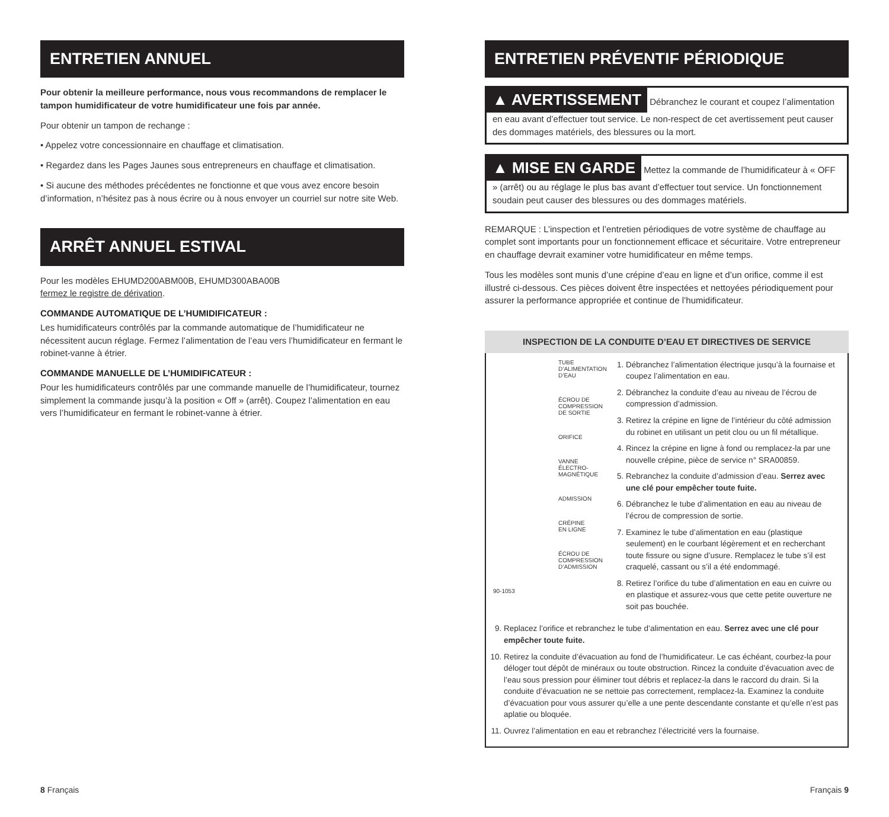ENTRETIEN ANNUEL
Pour obtenir la meilleure performance, nous vous recommandons de remplacer le tampon humidificateur de votre humidificateur une fois par année.
Pour obtenir un tampon de rechange :
• Appelez votre concessionnaire en chauffage et climatisation.
• Regardez dans les Pages Jaunes sous entrepreneurs en chauffage et climatisation.
• Si aucune des méthodes précédentes ne fonctionne et que vous avez encore besoin d’information, n’hésitez pas à nous écrire ou à nous envoyer un courriel sur notre site Web.
ARRÊT ANNUEL ESTIVAL
Pour les modèles EHUMD200ABM00B, EHUMD300ABA00B
fermez le registre de dérivation.
COMMANDE AUTOMATIQUE DE L’HUMIDIFICATEUR :
Les humidificateurs contrôlés par la commande automatique de l’humidificateur ne nécessitent aucun réglage. Fermez l’alimentation de l’eau vers l’humidificateur en fermant le robinet-vanne à étrier.
COMMANDE MANUELLE DE L’HUMIDIFICATEUR :
Pour les humidificateurs contrôlés par une commande manuelle de l’humidificateur, tournez simplement la commande jusqu’à la position « Off » (arrêt). Coupez l’alimentation en eau vers l’humidificateur en fermant le robinet-vanne à étrier.
ENTRETIEN PRÉVENTIF PÉRIODIQUE
▲ AVERTISSEMENT Débranchez le courant et coupez l’alimentation en eau avant d’effectuer tout service. Le non-respect de cet avertissement peut causer des dommages matériels, des blessures ou la mort.
▲ MISE EN GARDE Mettez la commande de l’humidificateur à « OFF » (arrêt) ou au réglage le plus bas avant d’effectuer tout service. Un fonctionnement soudain peut causer des blessures ou des dommages matériels.
REMARQUE : L’inspection et l’entretien périodiques de votre système de chauffage au complet sont importants pour un fonctionnement efficace et sécuritaire. Votre entrepreneur en chauffage devrait examiner votre humidificateur en même temps.
Tous les modèles sont munis d’une crépine d’eau en ligne et d’un orifice, comme il est illustré ci-dessous. Ces pièces doivent être inspectées et nettoyées périodiquement pour assurer la performance appropriée et continue de l’humidificateur.
INSPECTION DE LA CONDUITE D’EAU ET DIRECTIVES DE SERVICE
TUBE
D’ALIMENTATION
D’EAU
ÉCROU DE
COMPRESSION
DE SORTIE
ORIFICE
VANNE
ÉLECTRO-
MAGNÉTIQUE
ADMISSION
CRÉPINE
EN LIGNE
ÉCROU DE
COMPRESSION
D’ADMISSION
90-1053
1. Débranchez l’alimentation électrique jusqu’à la fournaise et coupez l’alimentation en eau.
2. Débranchez la conduite d’eau au niveau de l’écrou de compression d’admission.
3. Retirez la crépine en ligne de l’intérieur du côté admission du robinet en utilisant un petit clou ou un fil métallique.
4. Rincez la crépine en ligne à fond ou remplacez-la par une nouvelle crépine, pièce de service n° SRA00859.
5. Rebranchez la conduite d’admission d’eau. Serrez avec une clé pour empêcher toute fuite.
6. Débranchez le tube d’alimentation en eau au niveau de l’écrou de compression de sortie.
7. Examinez le tube d’alimentation en eau (plastique seulement) en le courbant légèrement et en recherchant toute fissure ou signe d’usure. Remplacez le tube s’il est craquelé, cassant ou s’il a été endommagé.
8. Retirez l’orifice du tube d’alimentation en eau en cuivre ou en plastique et assurez-vous que cette petite ouverture ne soit pas bouchée.
9. Replacez l’orifice et rebranchez le tube d’alimentation en eau. Serrez avec une clé pour empêcher toute fuite.
10. Retirez la conduite d’évacuation au fond de l’humidificateur. Le cas échéant, courbez-la pour déloger tout dépôt de minéraux ou toute obstruction. Rincez la conduite d’évacuation avec de l’eau sous pression pour éliminer tout débris et replacez-la dans le raccord du drain. Si la conduite d’évacuation ne se nettoie pas correctement, remplacez-la. Examinez la conduite d’évacuation pour vous assurer qu’elle a une pente descendante constante et qu’elle n’est pas aplatie ou bloquée.
11. Ouvrez l’alimentation en eau et rebranchez l’électricité vers la fournaise.
8 Français Français 9